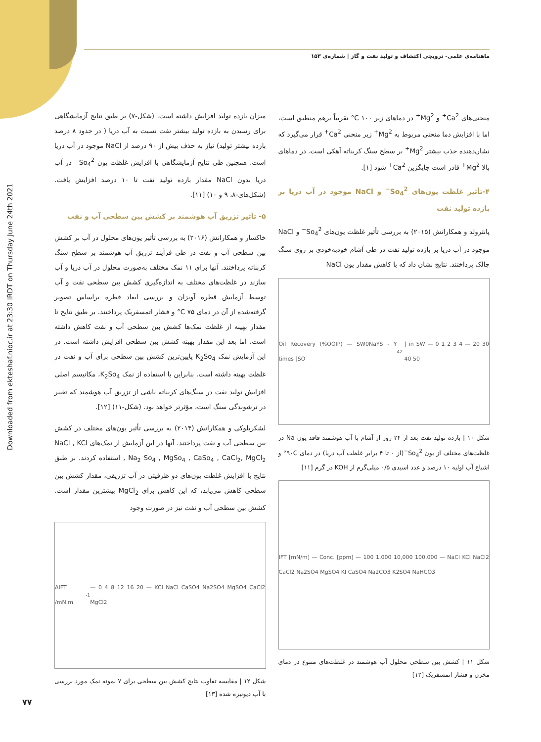ماهنامه‌ی علمی- ترویجی اکتشاف و تولید نفت و گاز | شماره‌ی ۱۵۳
Downloaded from ekteshaf.nioc.ir at 23:30 IRDT on Thursday June 24th 2021
منحنی‌های Ca<sup>2+</sup> و Mg<sup>2+</sup> در دماهای زیر ۱۰۰ C° تقریباً برهم منطبق است، اما با افزایش دما منحنی مربوط به Mg<sup>2+</sup> زیر منحنی Ca<sup>2+</sup> قرار می‌گیرد که نشان‌دهنده جذب بیشتر Mg<sup>2+</sup> بر سطح سنگ کربناته آهکی است. در دماهای بالا Mg<sup>2+</sup> قادر است جایگزین Ca<sup>2+</sup> شود [۱].
۴-تأثیر غلظت یون‌های So<sub>4</sub><sup>2−</sup> و NaCl موجود در آب دریا بر بازده تولید نفت
پانترولد و همکارانش (۲۰۱۵) به بررسی تأثیر غلظت یون‌های So<sub>4</sub><sup>2−</sup> و NaCl موجود در آب دریا بر بازده تولید نفت در طی آشام خودبه‌خودی بر روی سنگ چالک پرداختند. نتایج نشان داد که با کاهش مقدار یون NaCl
Oil Recovery (%OOIP) — SW0NaYS - Y times [SO<sub>4</sub><sup>2-</sup>] in SW — 0 1 2 3 4 — 20 30 40 50
شکل ۱۰ | بازده تولید نفت بعد از ۲۴ روز از آشام با آب هوشمند فاقد یون Na در غلظت‌های مختلف از یون So<sub>4</sub><sup>2−</sup>(از ۰ تا ۴ برابر غلظت آب دریا) در دمای ۹۰C° و اشباع آب اولیه ۱۰ درصد و عدد اسیدی ۰/۵ میلی‌گرم از KOH در گرم [۱۱]
IFT [mN/m] — Conc. [ppm] — 100 1,000 10,000 100,000 — NaCl KCl NaCl2 CaCl2 Na2SO4 MgSO4 KI CaSO4 Na2CO3 K2SO4 NaHCO3
شکل ۱۱ | کشش بین سطحی محلول آب هوشمند در غلظت‌های متنوع در دمای مخزن و فشار اتمسفریک [۱۲]
میزان بازده تولید افزایش داشته است. (شکل-۷) بر طبق نتایج آزمایشگاهی برای رسیدن به بازده تولید بیشتر نفت نسبت به آب دریا ( در حدود ۸ درصد بازده بیشتر تولید) نیاز به حذف بیش از ۹۰ درصد از NaCl موجود در آب دریا است. همچنین طی نتایج آزمایشگاهی با افزایش غلظت یون So<sub>4</sub><sup>2−</sup> در آب دریا بدون NaCl مقدار بازده تولید نفت تا ۱۰ درصد افزایش یافت. (شکل‌های-۸، ۹ و ۱۰) [۱۱].
۵- تأثیر تزریق آب هوشمند بر کشش بین سطحی آب و نفت
خاکسار و همکارانش (۲۰۱۶) به بررسی تأثیر یون‌های محلول در آب بر کشش بین سطحی آب و نفت در طی فرآیند تزریق آب هوشمند بر سطح سنگ کربناته پرداختند. آنها برای ۱۱ نمک مختلف به‌صورت محلول در آب دریا و آب سازند در غلظت‌های مختلف به اندازه‌گیری کشش بین سطحی نفت و آب توسط آزمایش قطره آویزان و بررسی ابعاد قطره براساس تصویر گرفته‌شده از آن در دمای ۷۵ C° و فشار اتمسفریک پرداختند. بر طبق نتایج تا مقدار بهینه از غلظت نمک‌ها کشش بین سطحی آب و نفت کاهش داشته است، اما بعد این مقدار بهینه کشش بین سطحی افزایش داشته است. در این آزمایش نمک K<sub>2</sub>So<sub>4</sub> پایین‌ترین کشش بین سطحی برای آب و نفت در غلظت بهینه داشته است. بنابراین با استفاده از نمک K<sub>2</sub>So<sub>4</sub>، مکانیسم اصلی افزایش تولید نفت در سنگ‌های کربناته ناشی از تزریق آب هوشمند که تغییر در ترشوندگی سنگ است، مؤثرتر خواهد بود. (شکل-۱۱) [۱۲].
لشکربلوکی و همکارانش (۲۰۱۴) به بررسی تأثیر یون‌های مختلف در کشش بین سطحی آب و نفت پرداختند. آنها در این آزمایش از نمک‌های NaCl , KCl , Na<sub>2</sub> So<sub>4</sub> , MgSo<sub>4</sub> , CaSo<sub>4</sub> , CaCl<sub>2</sub>, MgCl<sub>2</sub> استفاده کردند. بر طبق نتایج با افزایش غلظت یون‌های دو ظرفیتی در آب تزریقی، مقدار کشش بین سطحی کاهش می‌یابد، که این کاهش برای MgCl<sub>2</sub> بیشترین مقدار است. کشش بین سطحی آب و نفت نیز در صورت وجود
ΔIFT /mN.m<sup>-1</sup> — 0 4 8 12 16 20 — KCl NaCl CaSO4 Na2SO4 MgSO4 CaCl2 MgCl2
شکل ۱۲ | مقایسه تفاوت نتایج کشش بین سطحی برای ۷ نمونه نمک مورد بررسی با آب دیونیزه شده [۱۳]
۷۷